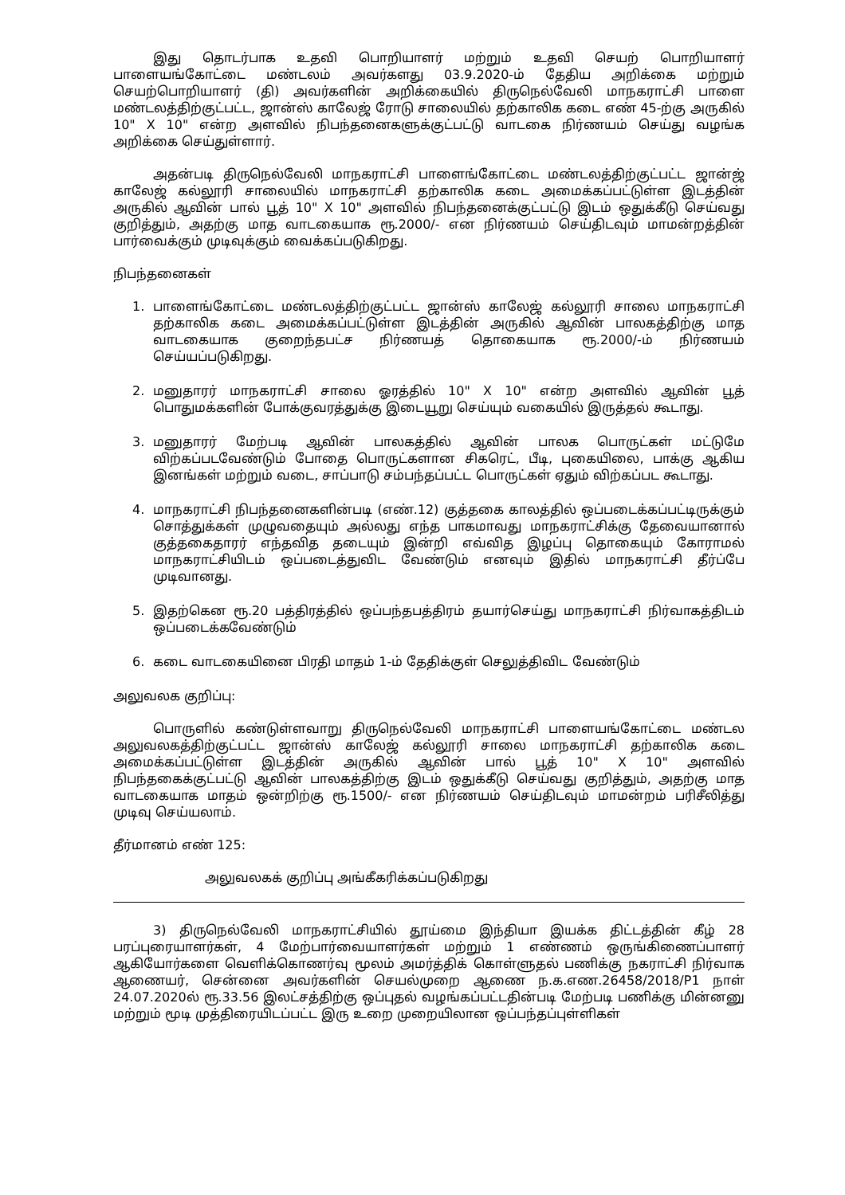இது தொடர்பாக உதவி பொறியாளர் மற்றும் உதவி செயற் பொறியாளர் பாளையங்கோட்டை மண்டலம் அவர்களது 03.9.2020-ம் தேதிய அறிக்கை மற்றும் செயற்பொறியாளர் (தி) அவர்களின் அறிக்கையில் திருநெல்வேலி மாநகராட்சி பாளை மண்டலத்திற்குட்பட்ட, ஜான்ஸ் காலேஜ் ரோடு சாலையில் தற்காலிக கடை எண் 45-ற்கு அருகில் 10" X 10" என்ற அளவில் நிபந்தனைகளுக்குட்பட்டு வாடகை நிர்ணயம் செய்து வழங்க அறிக்கை செய்துள்ளார்.
அதன்படி திருநெல்வேலி மாநகராட்சி பாளைங்கோட்டை மண்டலத்திற்குட்பட்ட ஜான்ஜ் காலேஜ் கல்லூரி சாலையில் மாநகராட்சி தற்காலிக கடை அமைக்கப்பட்டுள்ள இடத்தின் அருகில் ஆவின் பால் பூத் 10" X 10" அளவில் நிபந்தனைக்குட்பட்டு இடம் ஒதுக்கீடு செய்வது குறித்தும், அதற்கு மாத வாடகையாக ரூ.2000/- என நிர்ணயம் செய்திடவும் மாமன்றத்தின் பார்வைக்கும் முடிவுக்கும் வைக்கப்படுகிறது.
நிபந்தனைகள்
1. பாளைங்கோட்டை மண்டலத்திற்குட்பட்ட ஜான்ஸ் காலேஜ் கல்லூரி சாலை மாநகராட்சி தற்காலிக கடை அமைக்கப்பட்டுள்ள இடத்தின் அருகில் ஆவின் பாலகத்திற்கு மாத வாடகையாக குறைந்தபட்ச நிர்ணயத் தொகையாக ரூ.2000/-ம் நிர்ணயம் செய்யப்படுகிறது.
2. மனுதாரர் மாநகராட்சி சாலை ஓரத்தில் 10" X 10" என்ற அளவில் ஆவின் பூத் பொதுமக்களின் போக்குவரத்துக்கு இடையூறு செய்யும் வகையில் இருத்தல் கூடாது.
3. மனுதாரர் மேற்படி ஆவின் பாலகத்தில் ஆவின் பாலக பொருட்கள் மட்டுமே விற்கப்படவேண்டும் போதை பொருட்களான சிகரெட், பீடி, புகையிலை, பாக்கு ஆகிய இனங்கள் மற்றும் வடை, சாப்பாடு சம்பந்தப்பட்ட பொருட்கள் ஏதும் விற்கப்பட கூடாது.
4. மாநகராட்சி நிபந்தனைகளின்படி (எண்.12) குத்தகை காலத்தில் ஒப்படைக்கப்பட்டிருக்கும் சொத்துக்கள் முழுவதையும் அல்லது எந்த பாகமாவது மாநகராட்சிக்கு தேவையானால் குத்தகைதாரர் எந்தவித தடையும் இன்றி எவ்வித இழப்பு தொகையும் கோராமல் மாநகராட்சியிடம் ஒப்படைத்துவிட வேண்டும் எனவும் இதில் மாநகராட்சி தீர்ப்பே முடிவானது.
5. இதற்கென ரூ.20 பத்திரத்தில் ஒப்பந்தபத்திரம் தயார்செய்து மாநகராட்சி நிர்வாகத்திடம் ஒப்படைக்கவேண்டும்
6. கடை வாடகையினை பிரதி மாதம் 1-ம் தேதிக்குள் செலுத்திவிட வேண்டும்
அலுவலக குறிப்பு:
பொருளில் கண்டுள்ளவாறு திருநெல்வேலி மாநகராட்சி பாளையங்கோட்டை மண்டல அலுவலகத்திற்குட்பட்ட ஜான்ஸ் காலேஜ் கல்லூரி சாலை மாநகராட்சி தற்காலிக கடை அமைக்கப்பட்டுள்ள இடத்தின் அருகில் ஆவின் பால் பூத் 10" X 10" அளவில் நிபந்தகைக்குட்பட்டு ஆவின் பாலகத்திற்கு இடம் ஒதுக்கீடு செய்வது குறித்தும், அதற்கு மாத வாடகையாக மாதம் ஒன்றிற்கு ரூ.1500/- என நிர்ணயம் செய்திடவும் மாமன்றம் பரிசீலித்து முடிவு செய்யலாம்.
தீர்மானம் எண் 125:
அலுவலகக் குறிப்பு அங்கீகரிக்கப்படுகிறது
3) திருநெல்வேலி மாநகராட்சியில் தூய்மை இந்தியா இயக்க திட்டத்தின் கீழ் 28 பரப்புரையாளர்கள், 4 மேற்பார்வையாளர்கள் மற்றும் 1 எண்ணம் ஒருங்கிணைப்பாளர் ஆகியோர்களை வெளிக்கொணர்வு மூலம் அமர்த்திக் கொள்ளுதல் பணிக்கு நகராட்சி நிர்வாக ஆணையர், சென்னை அவர்களின் செயல்முறை ஆணை ந.க.எண.26458/2018/P1 நாள் 24.07.2020ல் ரூ.33.56 இலட்சத்திற்கு ஒப்புதல் வழங்கப்பட்டதின்படி மேற்படி பணிக்கு மின்னனு மற்றும் மூடி முத்திரையிடப்பட்ட இரு உறை முறையிலான ஒப்பந்தப்புள்ளிகள்